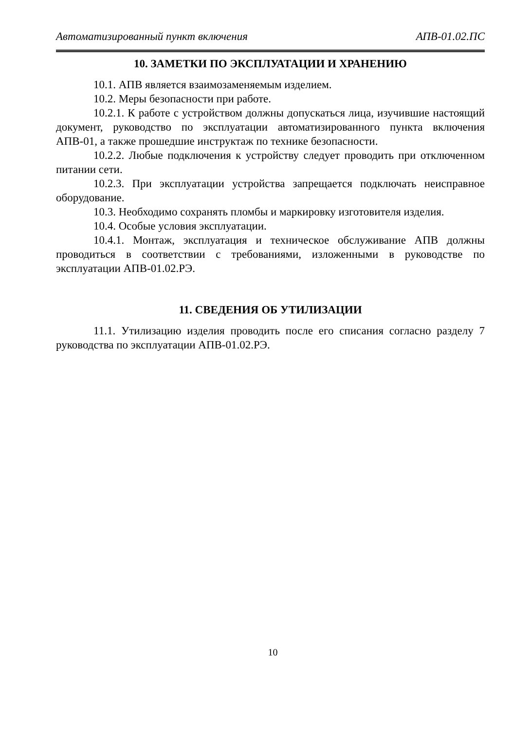Автоматизированный пункт включения АПВ-01.02.ПС
10. ЗАМЕТКИ ПО ЭКСПЛУАТАЦИИ И ХРАНЕНИЮ
10.1. АПВ является взаимозаменяемым изделием.
10.2. Меры безопасности при работе.
10.2.1. К работе с устройством должны допускаться лица, изучившие настоящий документ, руководство по эксплуатации автоматизированного пункта включения АПВ-01, а также прошедшие инструктаж по технике безопасности.
10.2.2. Любые подключения к устройству следует проводить при отключенном питании сети.
10.2.3. При эксплуатации устройства запрещается подключать неисправное оборудование.
10.3. Необходимо сохранять пломбы и маркировку изготовителя изделия.
10.4. Особые условия эксплуатации.
10.4.1. Монтаж, эксплуатация и техническое обслуживание АПВ должны проводиться в соответствии с требованиями, изложенными в руководстве по эксплуатации АПВ-01.02.РЭ.
11. СВЕДЕНИЯ ОБ УТИЛИЗАЦИИ
11.1. Утилизацию изделия проводить после его списания согласно разделу 7 руководства по эксплуатации АПВ-01.02.РЭ.
10